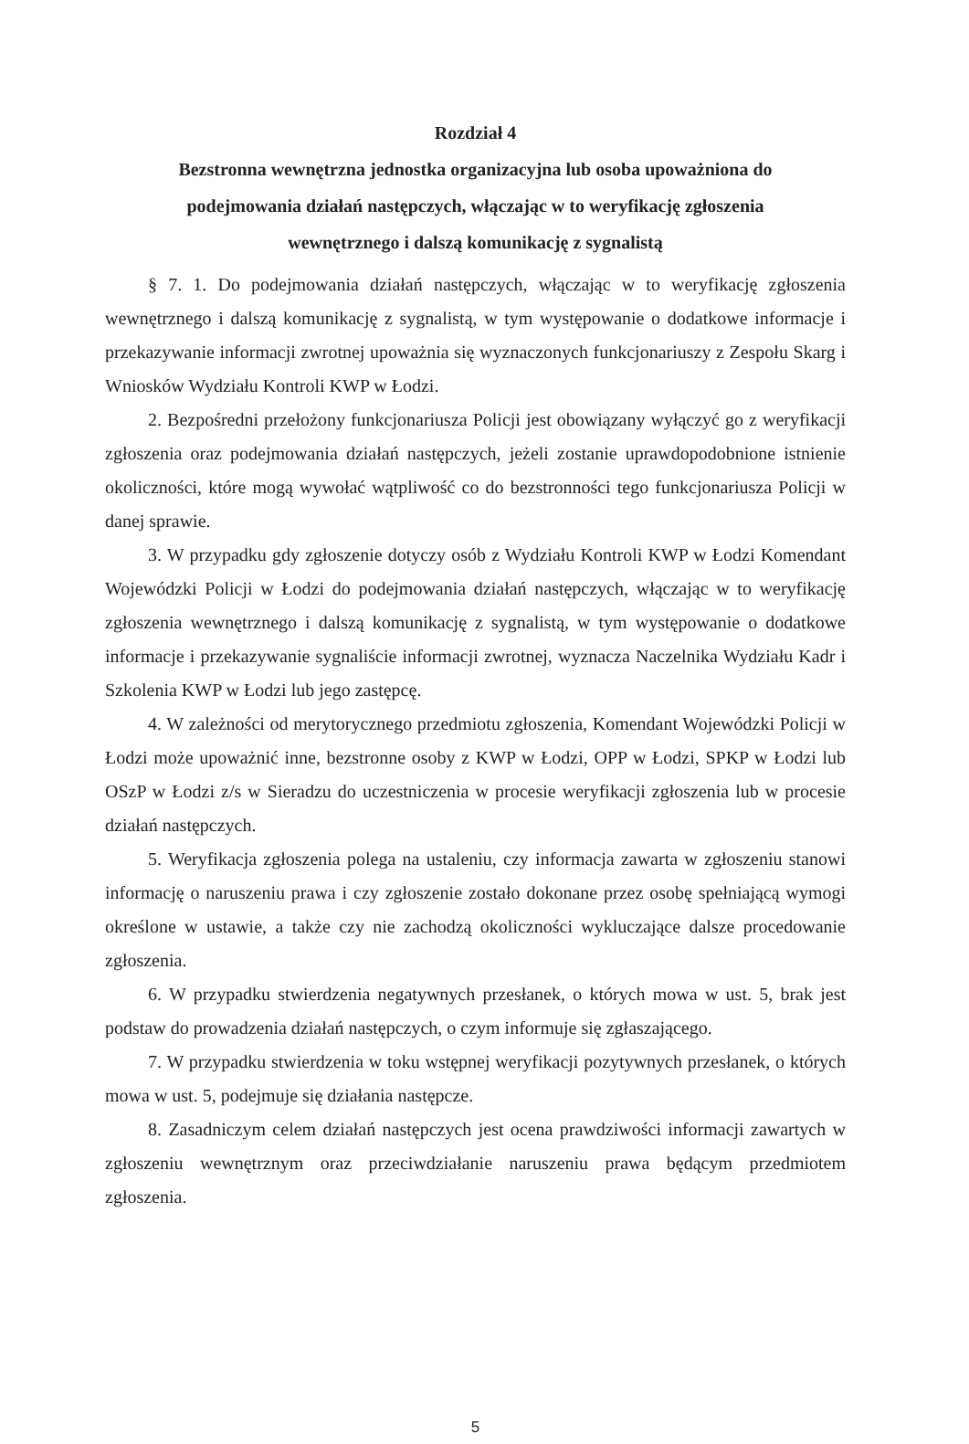Rozdział 4
Bezstronna wewnętrzna jednostka organizacyjna lub osoba upoważniona do podejmowania działań następczych, włączając w to weryfikację zgłoszenia wewnętrznego i dalszą komunikację z sygnalistą
§ 7. 1. Do podejmowania działań następczych, włączając w to weryfikację zgłoszenia wewnętrznego i dalszą komunikację z sygnalistą, w tym występowanie o dodatkowe informacje i przekazywanie informacji zwrotnej upoważnia się wyznaczonych funkcjonariuszy z Zespołu Skarg i Wniosków Wydziału Kontroli KWP w Łodzi.
2. Bezpośredni przełożony funkcjonariusza Policji jest obowiązany wyłączyć go z weryfikacji zgłoszenia oraz podejmowania działań następczych, jeżeli zostanie uprawdopodobnione istnienie okoliczności, które mogą wywołać wątpliwość co do bezstronności tego funkcjonariusza Policji w danej sprawie.
3. W przypadku gdy zgłoszenie dotyczy osób z Wydziału Kontroli KWP w Łodzi Komendant Wojewódzki Policji w Łodzi do podejmowania działań następczych, włączając w to weryfikację zgłoszenia wewnętrznego i dalszą komunikację z sygnalistą, w tym występowanie o dodatkowe informacje i przekazywanie sygnaliście informacji zwrotnej, wyznacza Naczelnika Wydziału Kadr i Szkolenia KWP w Łodzi lub jego zastępcę.
4. W zależności od merytorycznego przedmiotu zgłoszenia, Komendant Wojewódzki Policji w Łodzi może upoważnić inne, bezstronne osoby z KWP w Łodzi, OPP w Łodzi, SPKP w Łodzi lub OSzP w Łodzi z/s w Sieradzu do uczestniczenia w procesie weryfikacji zgłoszenia lub w procesie działań następczych.
5. Weryfikacja zgłoszenia polega na ustaleniu, czy informacja zawarta w zgłoszeniu stanowi informację o naruszeniu prawa i czy zgłoszenie zostało dokonane przez osobę spełniającą wymogi określone w ustawie, a także czy nie zachodzą okoliczności wykluczające dalsze procedowanie zgłoszenia.
6. W przypadku stwierdzenia negatywnych przesłanek, o których mowa w ust. 5, brak jest podstaw do prowadzenia działań następczych, o czym informuje się zgłaszającego.
7. W przypadku stwierdzenia w toku wstępnej weryfikacji pozytywnych przesłanek, o których mowa w ust. 5, podejmuje się działania następcze.
8. Zasadniczym celem działań następczych jest ocena prawdziwości informacji zawartych w zgłoszeniu wewnętrznym oraz przeciwdziałanie naruszeniu prawa będącym przedmiotem zgłoszenia.
5